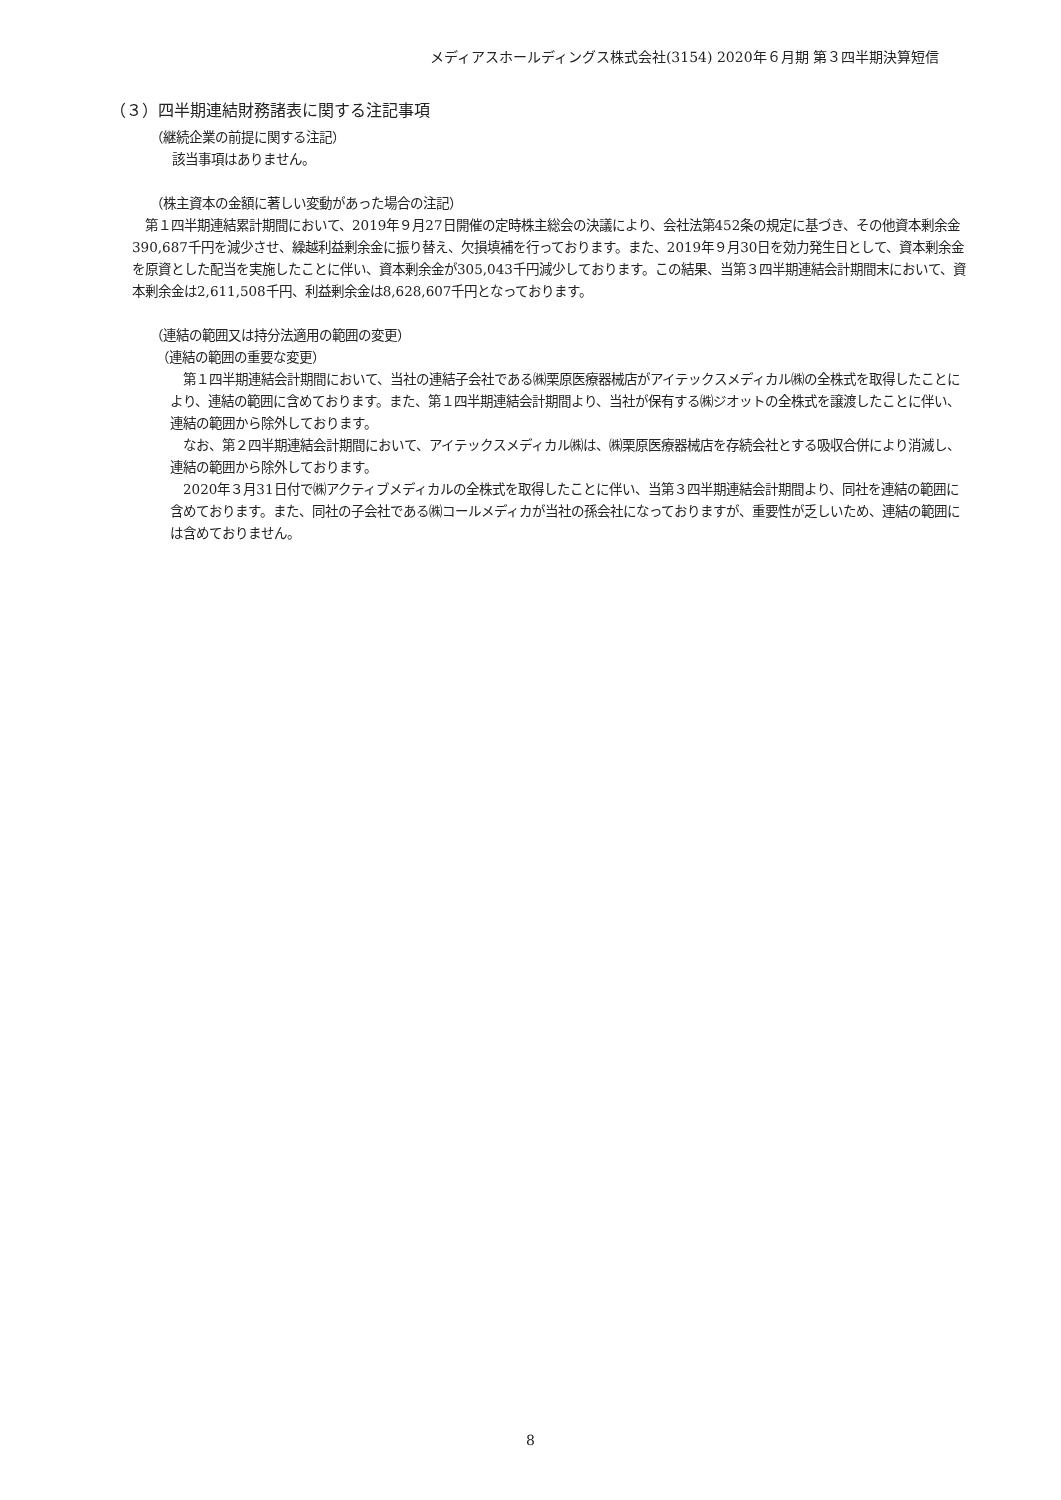メディアスホールディングス株式会社(3154) 2020年６月期 第３四半期決算短信
（３）四半期連結財務諸表に関する注記事項
（継続企業の前提に関する注記）
該当事項はありません。
（株主資本の金額に著しい変動があった場合の注記）
　第１四半期連結累計期間において、2019年９月27日開催の定時株主総会の決議により、会社法第452条の規定に基づき、その他資本剰余金390,687千円を減少させ、繰越利益剰余金に振り替え、欠損填補を行っております。また、2019年９月30日を効力発生日として、資本剰余金を原資とした配当を実施したことに伴い、資本剰余金が305,043千円減少しております。この結果、当第３四半期連結会計期間末において、資本剰余金は2,611,508千円、利益剰余金は8,628,607千円となっております。
（連結の範囲又は持分法適用の範囲の変更）
　（連結の範囲の重要な変更）
　第１四半期連結会計期間において、当社の連結子会社である㈱栗原医療器械店がアイテックスメディカル㈱の全株式を取得したことにより、連結の範囲に含めております。また、第１四半期連結会計期間より、当社が保有する㈱ジオットの全株式を譲渡したことに伴い、連結の範囲から除外しております。
　なお、第２四半期連結会計期間において、アイテックスメディカル㈱は、㈱栗原医療器械店を存続会社とする吸収合併により消滅し、連結の範囲から除外しております。
　2020年３月31日付で㈱アクティブメディカルの全株式を取得したことに伴い、当第３四半期連結会計期間より、同社を連結の範囲に含めております。また、同社の子会社である㈱コールメディカが当社の孫会社になっておりますが、重要性が乏しいため、連結の範囲には含めておりません。
8